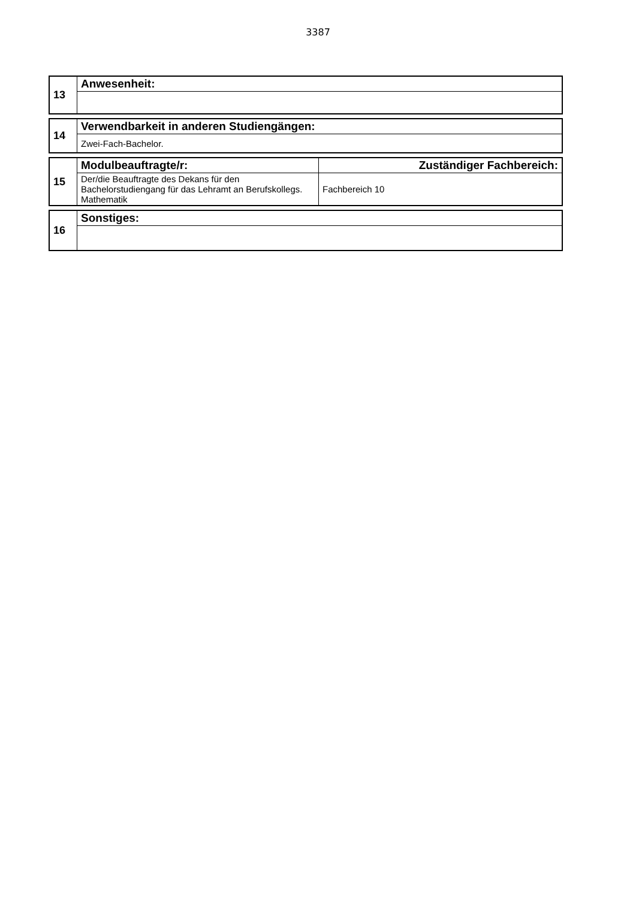3387
| 13 | Anwesenheit: |
| 14 | Verwendbarkeit in anderen Studiengängen: |
| | Zwei-Fach-Bachelor. |
| 15 | Modulbeauftragte/r: | Zuständiger Fachbereich: |
| | Der/die Beauftragte des Dekans für den Bachelorstudiengang für das Lehramt an Berufskollegs. Mathematik | Fachbereich 10 |
| 16 | Sonstiges: |